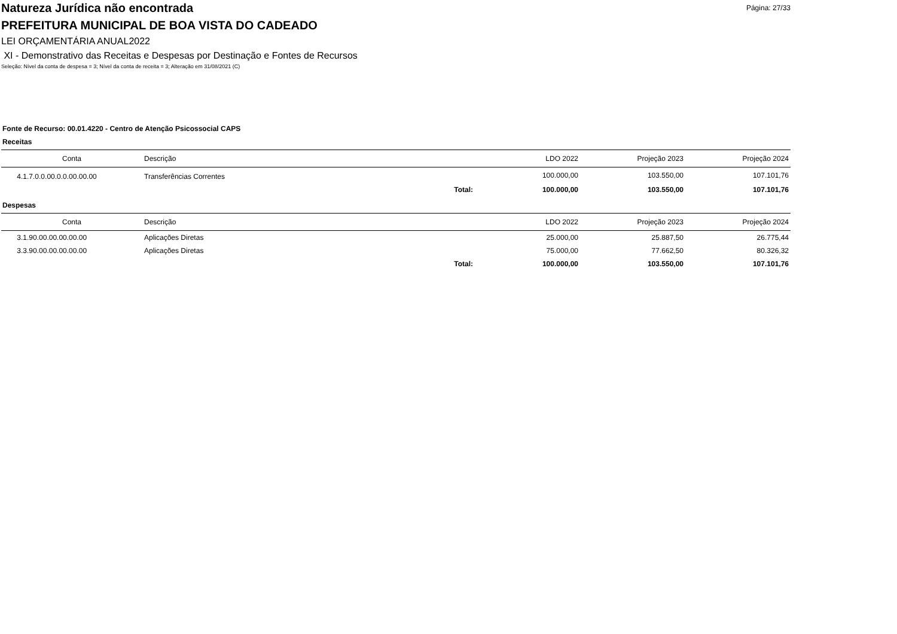Natureza Jurídica não encontrada
PREFEITURA MUNICIPAL DE BOA VISTA DO CADEADO
Página: 27/33
LEI ORÇAMENTÁRIA ANUAL2022
XI - Demonstrativo das Receitas e Despesas por Destinação e Fontes de Recursos
Seleção: Nível da conta de despesa = 3; Nível da conta de receita = 3; Alteração em 31/08/2021 (C)
Fonte de Recurso: 00.01.4220 - Centro de Atenção Psicossocial CAPS
Receitas
| Conta | Descrição | | LDO 2022 | Projeção 2023 | Projeção 2024 |
| --- | --- | --- | --- | --- | --- |
| 4.1.7.0.0.00.0.0.00.00.00 | Transferências Correntes | | 100.000,00 | 103.550,00 | 107.101,76 |
| | | Total: | 100.000,00 | 103.550,00 | 107.101,76 |
Despesas
| Conta | Descrição | | LDO 2022 | Projeção 2023 | Projeção 2024 |
| --- | --- | --- | --- | --- | --- |
| 3.1.90.00.00.00.00.00 | Aplicações Diretas | | 25.000,00 | 25.887,50 | 26.775,44 |
| 3.3.90.00.00.00.00.00 | Aplicações Diretas | | 75.000,00 | 77.662,50 | 80.326,32 |
| | | Total: | 100.000,00 | 103.550,00 | 107.101,76 |